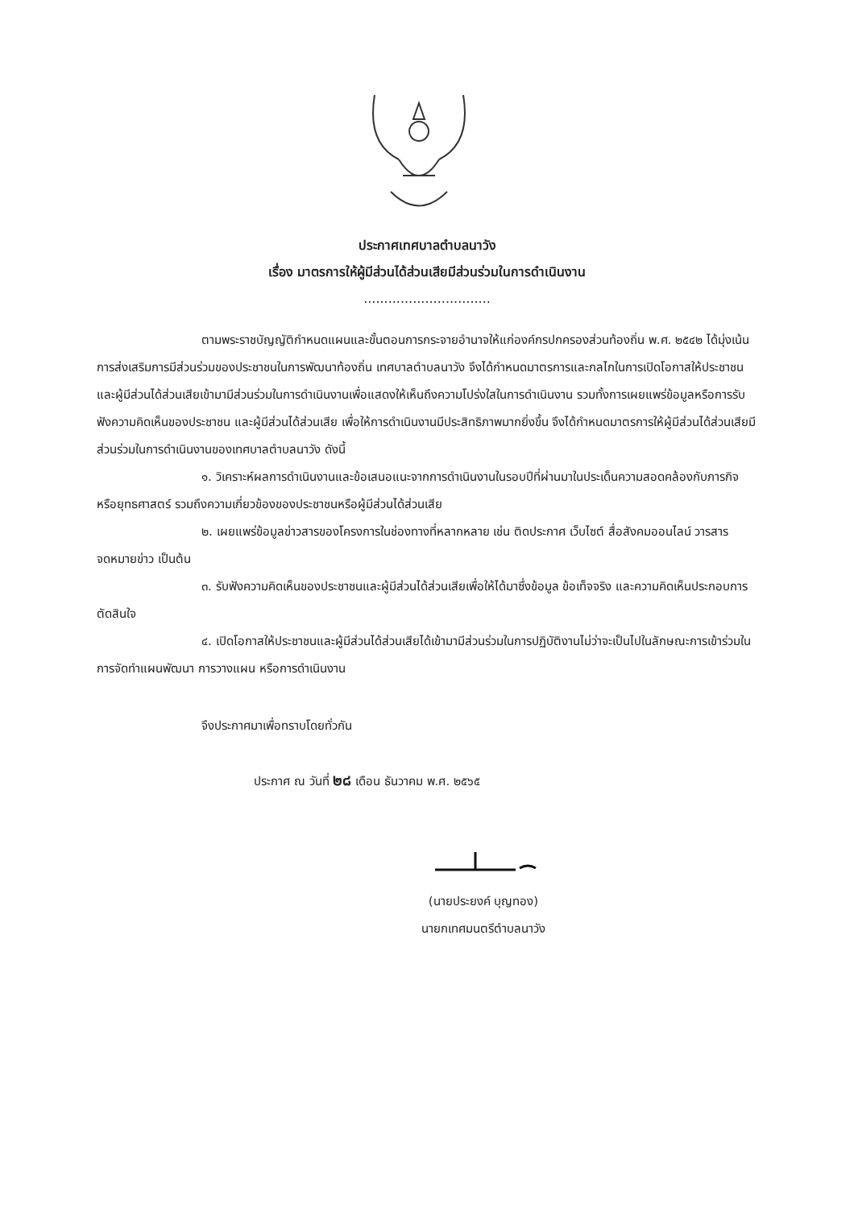ประกาศเทศบาลตำบลนาวัง
เรื่อง มาตรการให้ผู้มีส่วนได้ส่วนเสียมีส่วนร่วมในการดำเนินงาน
...............................
ตามพระราชบัญญัติกำหนดแผนและขั้นตอนการกระจายอำนาจให้แก่องค์กรปกครองส่วนท้องถิ่น พ.ศ. ๒๕๔๒ ได้มุ่งเน้นการส่งเสริมการมีส่วนร่วมของประชาชนในการพัฒนาท้องถิ่น เทศบาลตำบลนาวัง จึงได้กำหนดมาตรการและกลไกในการเปิดโอกาสให้ประชาชนและผู้มีส่วนได้ส่วนเสียเข้ามามีส่วนร่วมในการดำเนินงานเพื่อแสดงให้เห็นถึงความโปร่งใสในการดำเนินงาน รวมทั้งการเผยแพร่ข้อมูลหรือการรับฟังความคิดเห็นของประชาชน และผู้มีส่วนได้ส่วนเสีย เพื่อให้การดำเนินงานมีประสิทธิภาพมากยิ่งขึ้น จึงได้กำหนดมาตรการให้ผู้มีส่วนได้ส่วนเสียมีส่วนร่วมในการดำเนินงานของเทศบาลตำบลนาวัง ดังนี้
๑. วิเคราะห์ผลการดำเนินงานและข้อเสนอแนะจากการดำเนินงานในรอบปีที่ผ่านมาในประเด็นความสอดคล้องกับภารกิจหรือยุทธศาสตร์ รวมถึงความเกี่ยวข้องของประชาชนหรือผู้มีส่วนได้ส่วนเสีย
๒. เผยแพร่ข้อมูลข่าวสารของโครงการในช่องทางที่หลากหลาย เช่น ติดประกาศ เว็บไซต์ สื่อสังคมออนไลน์ วารสาร จดหมายข่าว เป็นต้น
๓. รับฟังความคิดเห็นของประชาชนและผู้มีส่วนได้ส่วนเสียเพื่อให้ได้มาซึ่งข้อมูล ข้อเท็จจริง และความคิดเห็นประกอบการตัดสินใจ
๔. เปิดโอกาสให้ประชาชนและผู้มีส่วนได้ส่วนเสียได้เข้ามามีส่วนร่วมในการปฏิบัติงานไม่ว่าจะเป็นไปในลักษณะการเข้าร่วมในการจัดทำแผนพัฒนา การวางแผน หรือการดำเนินงาน
จึงประกาศมาเพื่อทราบโดยทั่วกัน
ประกาศ ณ วันที่ ๒๘ เดือน ธันวาคม พ.ศ. ๒๕๖๕
(นายประยงค์ บุญทอง)
นายกเทศมนตรีตำบลนาวัง